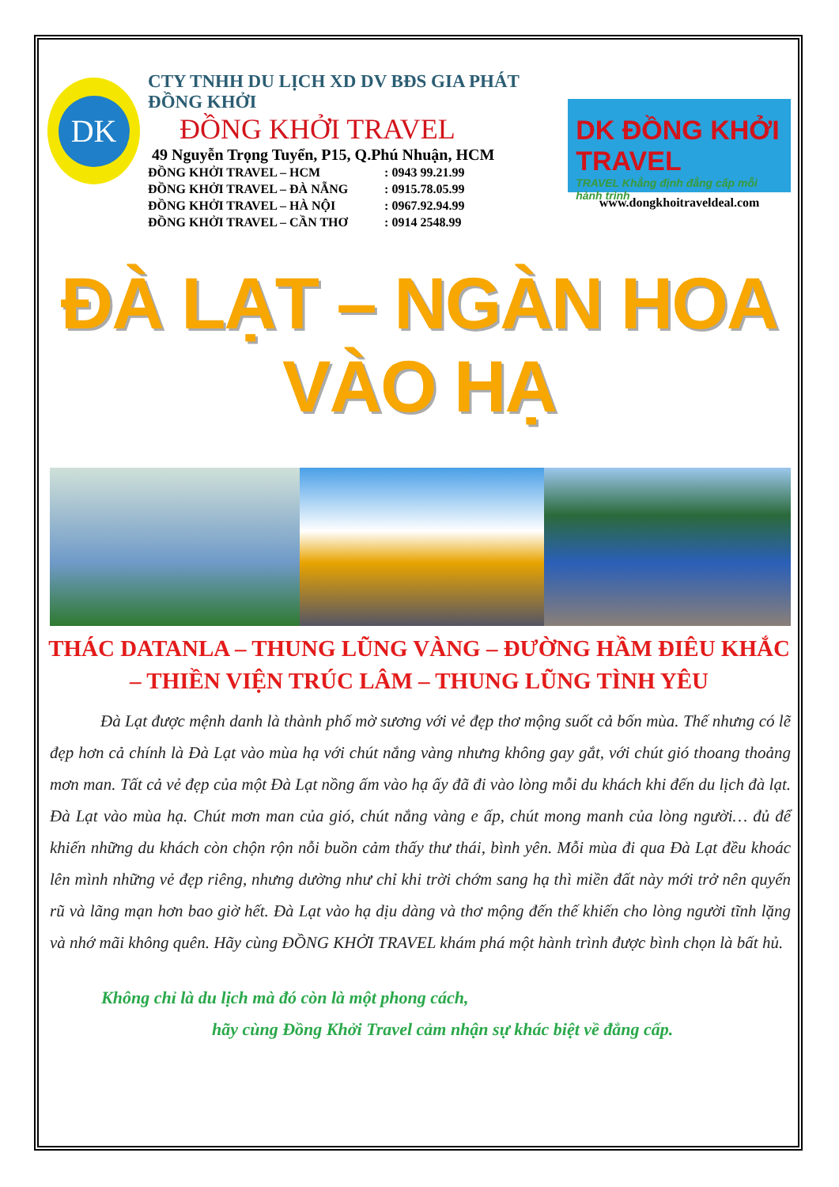DK
CTY TNHH DU LỊCH XD DV BĐS GIA PHÁT ĐỒNG KHỞI
ĐỒNG KHỞI TRAVEL
49 Nguyễn Trọng Tuyển, P15, Q.Phú Nhuận, HCM
ĐỒNG KHỞI TRAVEL – HCM : 0943 99.21.99
ĐỒNG KHỞI TRAVEL – ĐÀ NẴNG : 0915.78.05.99
ĐỒNG KHỞI TRAVEL – HÀ NỘI : 0967.92.94.99
ĐỒNG KHỞI TRAVEL – CẦN THƠ : 0914 2548.99
DK ĐỒNG KHỞI TRAVEL
TRAVEL Khẳng định đẳng cấp mỗi hành trình
www.dongkhoitraveldeal.com
ĐÀ LẠT – NGÀN HOA VÀO HẠ
THÁC DATANLA – THUNG LŨNG VÀNG – ĐƯỜNG HẦM ĐIÊU KHẮC – THIỀN VIỆN TRÚC LÂM – THUNG LŨNG TÌNH YÊU
Đà Lạt được mệnh danh là thành phố mờ sương với vẻ đẹp thơ mộng suốt cả bốn mùa. Thế nhưng có lẽ đẹp hơn cả chính là Đà Lạt vào mùa hạ với chút nắng vàng nhưng không gay gắt, với chút gió thoang thoảng mơn man. Tất cả vẻ đẹp của một Đà Lạt nồng ấm vào hạ ấy đã đi vào lòng mỗi du khách khi đến du lịch đà lạt. Đà Lạt vào mùa hạ. Chút mơn man của gió, chút nắng vàng e ấp, chút mong manh của lòng người… đủ để khiến những du khách còn chộn rộn nỗi buồn cảm thấy thư thái, bình yên. Mỗi mùa đi qua Đà Lạt đều khoác lên mình những vẻ đẹp riêng, nhưng dường như chỉ khi trời chớm sang hạ thì miền đất này mới trở nên quyến rũ và lãng mạn hơn bao giờ hết. Đà Lạt vào hạ dịu dàng và thơ mộng đến thế khiến cho lòng người tĩnh lặng và nhớ mãi không quên. Hãy cùng ĐỒNG KHỞI TRAVEL khám phá một hành trình được bình chọn là bất hủ.
Không chỉ là du lịch mà đó còn là một phong cách,
hãy cùng Đồng Khởi Travel cảm nhận sự khác biệt về đẳng cấp.